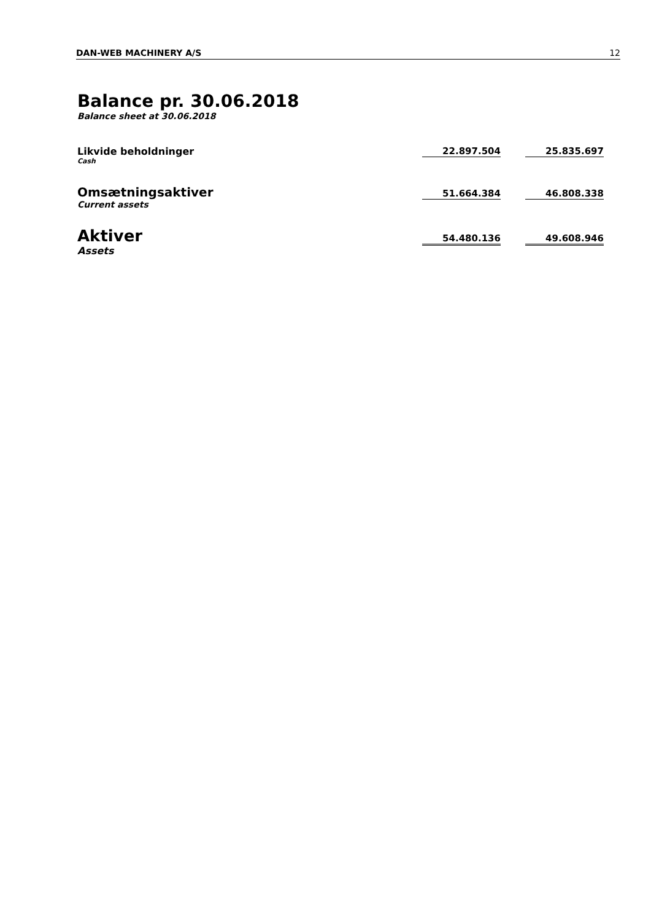DAN-WEB MACHINERY A/S 12
Balance pr. 30.06.2018
Balance sheet at 30.06.2018
| Likvide beholdninger Cash | 22.897.504 | | 25.835.697 |
| Omsætningsaktiver Current assets | 51.664.384 | | 46.808.338 |
| Aktiver Assets | 54.480.136 | | 49.608.946 |